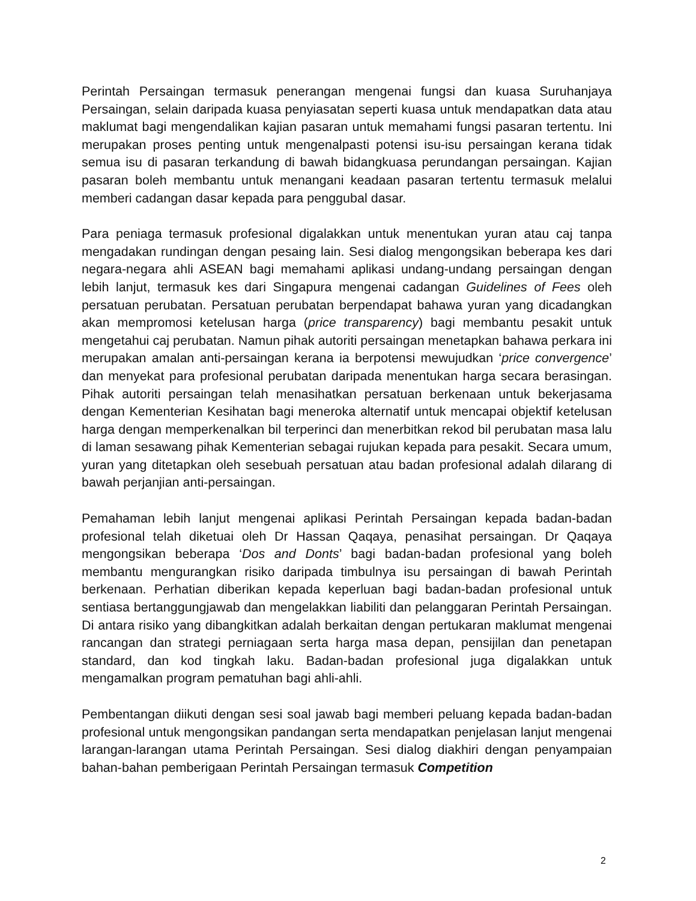Perintah Persaingan termasuk penerangan mengenai fungsi dan kuasa Suruhanjaya Persaingan, selain daripada kuasa penyiasatan seperti kuasa untuk mendapatkan data atau maklumat bagi mengendalikan kajian pasaran untuk memahami fungsi pasaran tertentu. Ini merupakan proses penting untuk mengenalpasti potensi isu-isu persaingan kerana tidak semua isu di pasaran terkandung di bawah bidangkuasa perundangan persaingan. Kajian pasaran boleh membantu untuk menangani keadaan pasaran tertentu termasuk melalui memberi cadangan dasar kepada para penggubal dasar.
Para peniaga termasuk profesional digalakkan untuk menentukan yuran atau caj tanpa mengadakan rundingan dengan pesaing lain. Sesi dialog mengongsikan beberapa kes dari negara-negara ahli ASEAN bagi memahami aplikasi undang-undang persaingan dengan lebih lanjut, termasuk kes dari Singapura mengenai cadangan Guidelines of Fees oleh persatuan perubatan. Persatuan perubatan berpendapat bahawa yuran yang dicadangkan akan mempromosi ketelusan harga (price transparency) bagi membantu pesakit untuk mengetahui caj perubatan. Namun pihak autoriti persaingan menetapkan bahawa perkara ini merupakan amalan anti-persaingan kerana ia berpotensi mewujudkan ‘price convergence’ dan menyekat para profesional perubatan daripada menentukan harga secara berasingan. Pihak autoriti persaingan telah menasihatkan persatuan berkenaan untuk bekerjasama dengan Kementerian Kesihatan bagi meneroka alternatif untuk mencapai objektif ketelusan harga dengan memperkenalkan bil terperinci dan menerbitkan rekod bil perubatan masa lalu di laman sesawang pihak Kementerian sebagai rujukan kepada para pesakit. Secara umum, yuran yang ditetapkan oleh sesebuah persatuan atau badan profesional adalah dilarang di bawah perjanjian anti-persaingan.
Pemahaman lebih lanjut mengenai aplikasi Perintah Persaingan kepada badan-badan profesional telah diketuai oleh Dr Hassan Qaqaya, penasihat persaingan. Dr Qaqaya mengongsikan beberapa ‘Dos and Donts’ bagi badan-badan profesional yang boleh membantu mengurangkan risiko daripada timbulnya isu persaingan di bawah Perintah berkenaan. Perhatian diberikan kepada keperluan bagi badan-badan profesional untuk sentiasa bertanggungjawab dan mengelakkan liabiliti dan pelanggaran Perintah Persaingan. Di antara risiko yang dibangkitkan adalah berkaitan dengan pertukaran maklumat mengenai rancangan dan strategi perniagaan serta harga masa depan, pensijilan dan penetapan standard, dan kod tingkah laku. Badan-badan profesional juga digalakkan untuk mengamalkan program pematuhan bagi ahli-ahli.
Pembentangan diikuti dengan sesi soal jawab bagi memberi peluang kepada badan-badan profesional untuk mengongsikan pandangan serta mendapatkan penjelasan lanjut mengenai larangan-larangan utama Perintah Persaingan. Sesi dialog diakhiri dengan penyampaian bahan-bahan pemberigaan Perintah Persaingan termasuk Competition
2